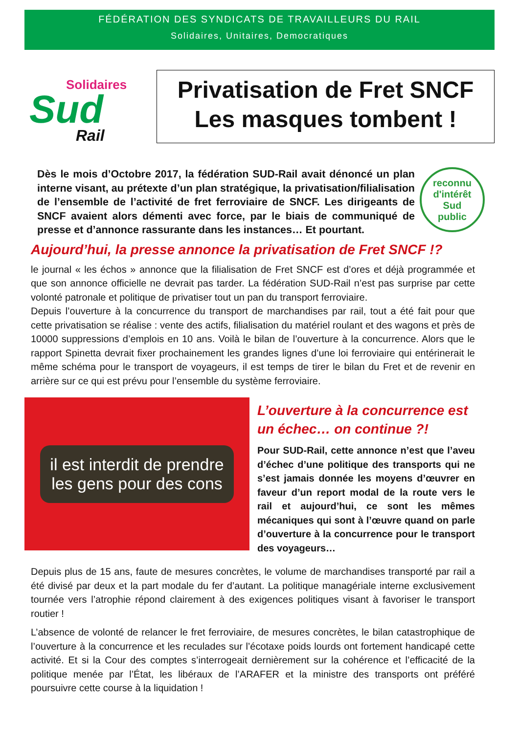FÉDÉRATION DES SYNDICATS DE TRAVAILLEURS DU RAIL
Solidaires, Unitaires, Democratiques
Solidaires
Sud
Rail
Privatisation de Fret SNCF
Les masques tombent !
Dès le mois d’Octobre 2017, la fédération SUD-Rail avait dénoncé un plan interne visant, au prétexte d’un plan stratégique, la privatisation/filialisation de l’ensemble de l’activité de fret ferroviaire de SNCF. Les dirigeants de SNCF avaient alors démenti avec force, par le biais de communiqué de presse et d’annonce rassurante dans les instances… Et pourtant.
reconnu d'intérêt
Sud
public
Aujourd’hui, la presse annonce la privatisation de Fret SNCF !?
le journal « les échos » annonce que la filialisation de Fret SNCF est d’ores et déjà programmée et que son annonce officielle ne devrait pas tarder. La fédération SUD-Rail n’est pas surprise par cette volonté patronale et politique de privatiser tout un pan du transport ferroviaire.
Depuis l’ouverture à la concurrence du transport de marchandises par rail, tout a été fait pour que cette privatisation se réalise : vente des actifs, filialisation du matériel roulant et des wagons et près de 10000 suppressions d’emplois en 10 ans. Voilà le bilan de l’ouverture à la concurrence. Alors que le rapport Spinetta devrait fixer prochainement les grandes lignes d’une loi ferroviaire qui entérinerait le même schéma pour le transport de voyageurs, il est temps de tirer le bilan du Fret et de revenir en arrière sur ce qui est prévu pour l’ensemble du système ferroviaire.
il est interdit de prendre
les gens pour des cons
L’ouverture à la concurrence est un échec… on continue ?!
Pour SUD-Rail, cette annonce n’est que l’aveu d’échec d’une politique des transports qui ne s’est jamais donnée les moyens d’œuvrer en faveur d’un report modal de la route vers le rail et aujourd’hui, ce sont les mêmes mécaniques qui sont à l’œuvre quand on parle d’ouverture à la concurrence pour le transport des voyageurs…
Depuis plus de 15 ans, faute de mesures concrètes, le volume de marchandises transporté par rail a été divisé par deux et la part modale du fer d’autant. La politique managériale interne exclusivement tournée vers l’atrophie répond clairement à des exigences politiques visant à favoriser le transport routier !
L’absence de volonté de relancer le fret ferroviaire, de mesures concrètes, le bilan catastrophique de l’ouverture à la concurrence et les reculades sur l’écotaxe poids lourds ont fortement handicapé cette activité. Et si la Cour des comptes s’interrogeait dernièrement sur la cohérence et l’efficacité de la politique menée par l’État, les libéraux de l’ARAFER et la ministre des transports ont préféré poursuivre cette course à la liquidation !